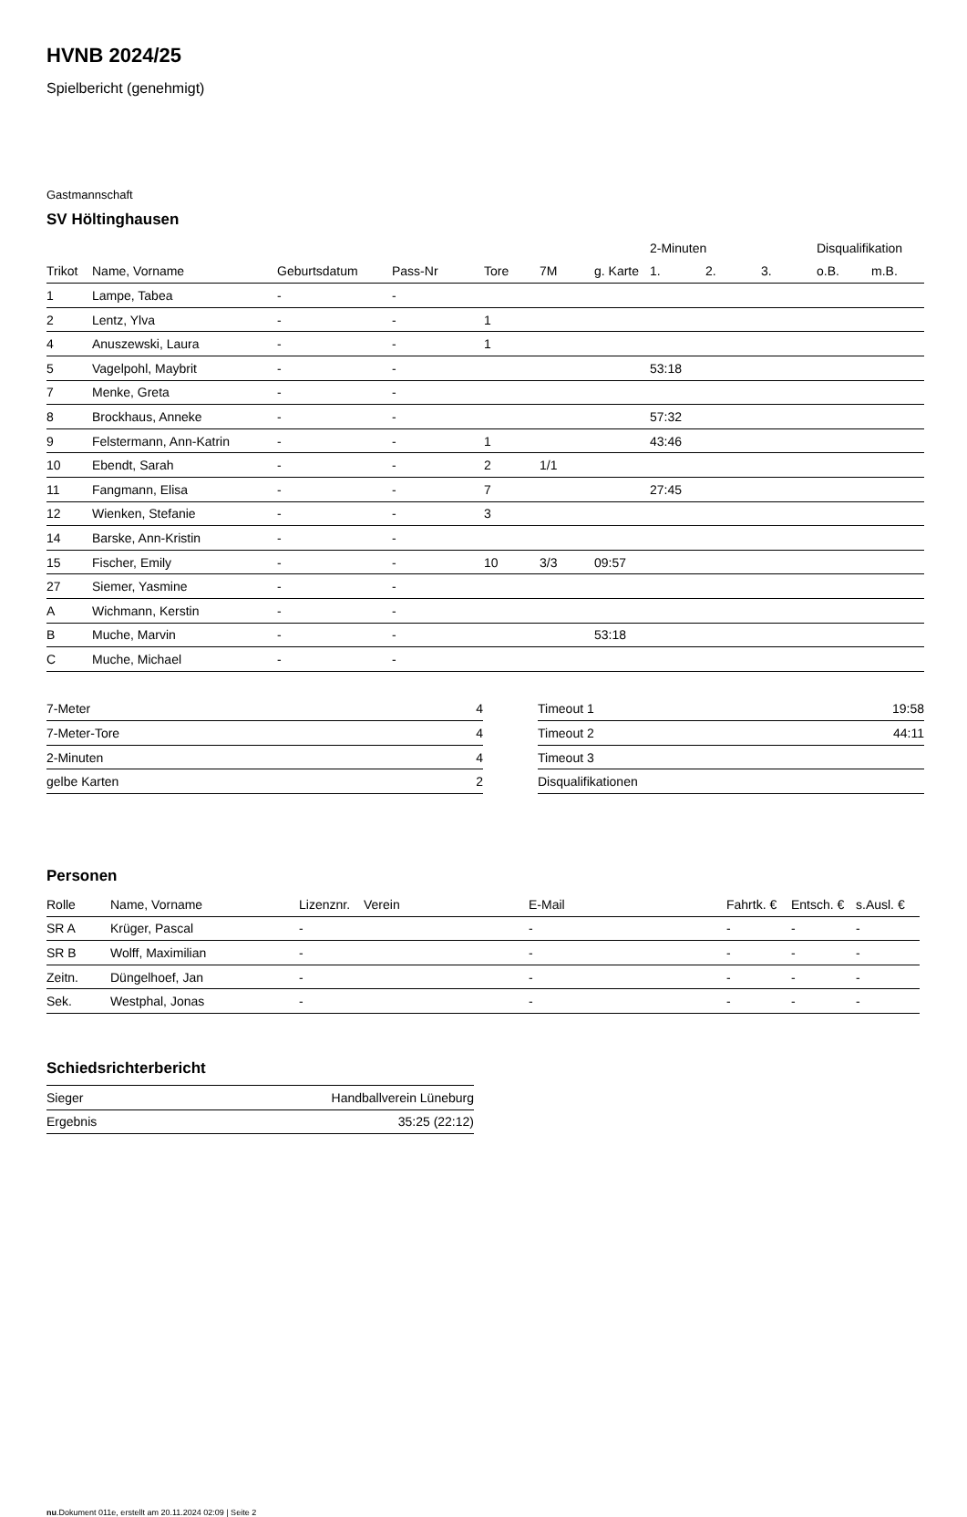HVNB 2024/25
Spielbericht (genehmigt)
Gastmannschaft
SV Höltinghausen
| | | | | | | | 2-Minuten | | | Disqualifikation | |
| --- | --- | --- | --- | --- | --- | --- | --- | --- | --- | --- | --- |
| Trikot | Name, Vorname | Geburtsdatum | Pass-Nr | Tore | 7M | g. Karte | 1. | 2. | 3. | o.B. | m.B. |
| 1 | Lampe, Tabea | - | - | | | | | | | | |
| 2 | Lentz, Ylva | - | - | 1 | | | | | | | |
| 4 | Anuszewski, Laura | - | - | 1 | | | | | | | |
| 5 | Vagelpohl, Maybrit | - | - | | | | 53:18 | | | | |
| 7 | Menke, Greta | - | - | | | | | | | | |
| 8 | Brockhaus, Anneke | - | - | | | | 57:32 | | | | |
| 9 | Felstermann, Ann-Katrin | - | - | 1 | | | 43:46 | | | | |
| 10 | Ebendt, Sarah | - | - | 2 | 1/1 | | | | | | |
| 11 | Fangmann, Elisa | - | - | 7 | | | 27:45 | | | | |
| 12 | Wienken, Stefanie | - | - | 3 | | | | | | | |
| 14 | Barske, Ann-Kristin | - | - | | | | | | | | |
| 15 | Fischer, Emily | - | - | 10 | 3/3 | 09:57 | | | | | |
| 27 | Siemer, Yasmine | - | - | | | | | | | | |
| A | Wichmann, Kerstin | - | - | | | | | | | | |
| B | Muche, Marvin | - | - | | | 53:18 | | | | | |
| C | Muche, Michael | - | - | | | | | | | | |
| 7-Meter | 4 |
| 7-Meter-Tore | 4 |
| 2-Minuten | 4 |
| gelbe Karten | 2 |
| Timeout 1 | 19:58 |
| Timeout 2 | 44:11 |
| Timeout 3 | |
| Disqualifikationen | |
Personen
| Rolle | Name, Vorname | Lizenznr. | Verein | E-Mail | Fahrtk. € | Entsch. € | s.Ausl. € |
| --- | --- | --- | --- | --- | --- | --- | --- |
| SR A | Krüger, Pascal | - | | - | - | - | - |
| SR B | Wolff, Maximilian | - | | - | - | - | - |
| Zeitn. | Düngelhoef, Jan | - | | - | - | - | - |
| Sek. | Westphal, Jonas | - | | - | - | - | - |
Schiedsrichterbericht
| Sieger | Handballverein Lüneburg |
| Ergebnis | 35:25 (22:12) |
nu.Dokument 011e, erstellt am 20.11.2024 02:09 | Seite 2